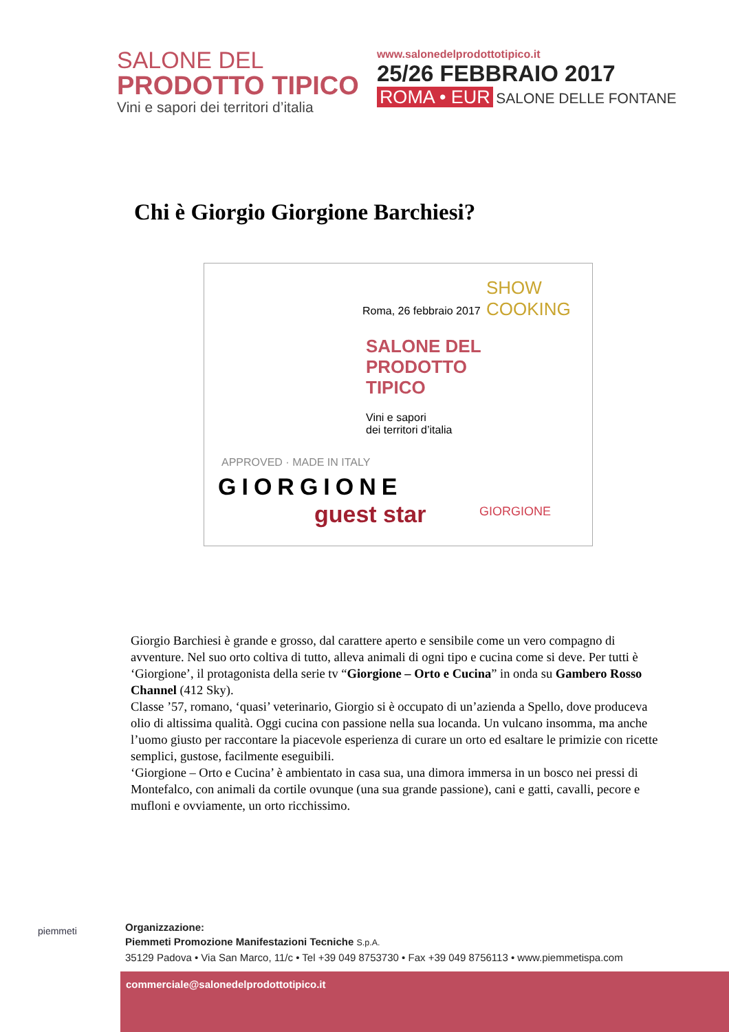SALONE DEL
PRODOTTO TIPICO
Vini e sapori dei territori d’italia
www.salonedelprodottotipico.it
25/26 FEBBRAIO 2017
ROMA • EUR SALONE DELLE FONTANE
Chi è Giorgio Giorgione Barchiesi?
Roma, 26 febbraio 2017
SHOW COOKING
SALONE DEL
PRODOTTO
TIPICO
Vini e sapori
dei territori d’italia
APPROVED · MADE IN ITALY
GIORGIONE
guest star GIORGIONE
Giorgio Barchiesi è grande e grosso, dal carattere aperto e sensibile come un vero compagno di avventure. Nel suo orto coltiva di tutto, alleva animali di ogni tipo e cucina come si deve. Per tutti è ‘Giorgione’, il protagonista della serie tv “Giorgione – Orto e Cucina” in onda su Gambero Rosso Channel (412 Sky).
Classe ’57, romano, ‘quasi’ veterinario, Giorgio si è occupato di un’azienda a Spello, dove produceva olio di altissima qualità. Oggi cucina con passione nella sua locanda. Un vulcano insomma, ma anche l’uomo giusto per raccontare la piacevole esperienza di curare un orto ed esaltare le primizie con ricette semplici, gustose, facilmente eseguibili.
‘Giorgione – Orto e Cucina’ è ambientato in casa sua, una dimora immersa in un bosco nei pressi di Montefalco, con animali da cortile ovunque (una sua grande passione), cani e gatti, cavalli, pecore e mufloni e ovviamente, un orto ricchissimo.
piemmeti
Organizzazione:
Piemmeti Promozione Manifestazioni Tecniche S.p.A.
35129 Padova • Via San Marco, 11/c • Tel +39 049 8753730 • Fax +39 049 8756113 • www.piemmetispa.com
commerciale@salonedelprodottotipico.it